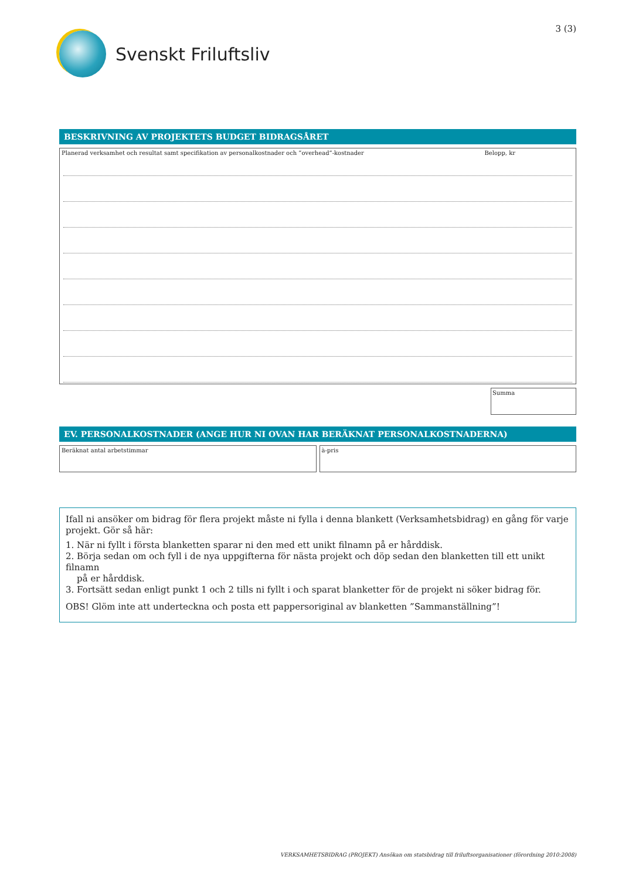Svenskt Friluftsliv
3 (3)
BESKRIVNING AV PROJEKTETS BUDGET BIDRAGSÅRET
Planerad verksamhet och resultat samt specifikation av personalkostnader och ”overhead”-kostnader Belopp, kr
Summa
EV. PERSONALKOSTNADER (ANGE HUR NI OVAN HAR BERÄKNAT PERSONALKOSTNADERNA)
Beräknat antal arbetstimmar à-pris
Ifall ni ansöker om bidrag för flera projekt måste ni fylla i denna blankett (Verksamhetsbidrag) en gång för varje projekt. Gör så här:
1. När ni fyllt i första blanketten sparar ni den med ett unikt filnamn på er hårddisk.
2. Börja sedan om och fyll i de nya uppgifterna för nästa projekt och döp sedan den blanketten till ett unikt filnamn
på er hårddisk.
3. Fortsätt sedan enligt punkt 1 och 2 tills ni fyllt i och sparat blanketter för de projekt ni söker bidrag för.
OBS! Glöm inte att underteckna och posta ett pappersoriginal av blanketten ”Sammanställning”!
VERKSAMHETSBIDRAG (PROJEKT) Ansökan om statsbidrag till friluftsorganisationer (förordning 2010:2008)